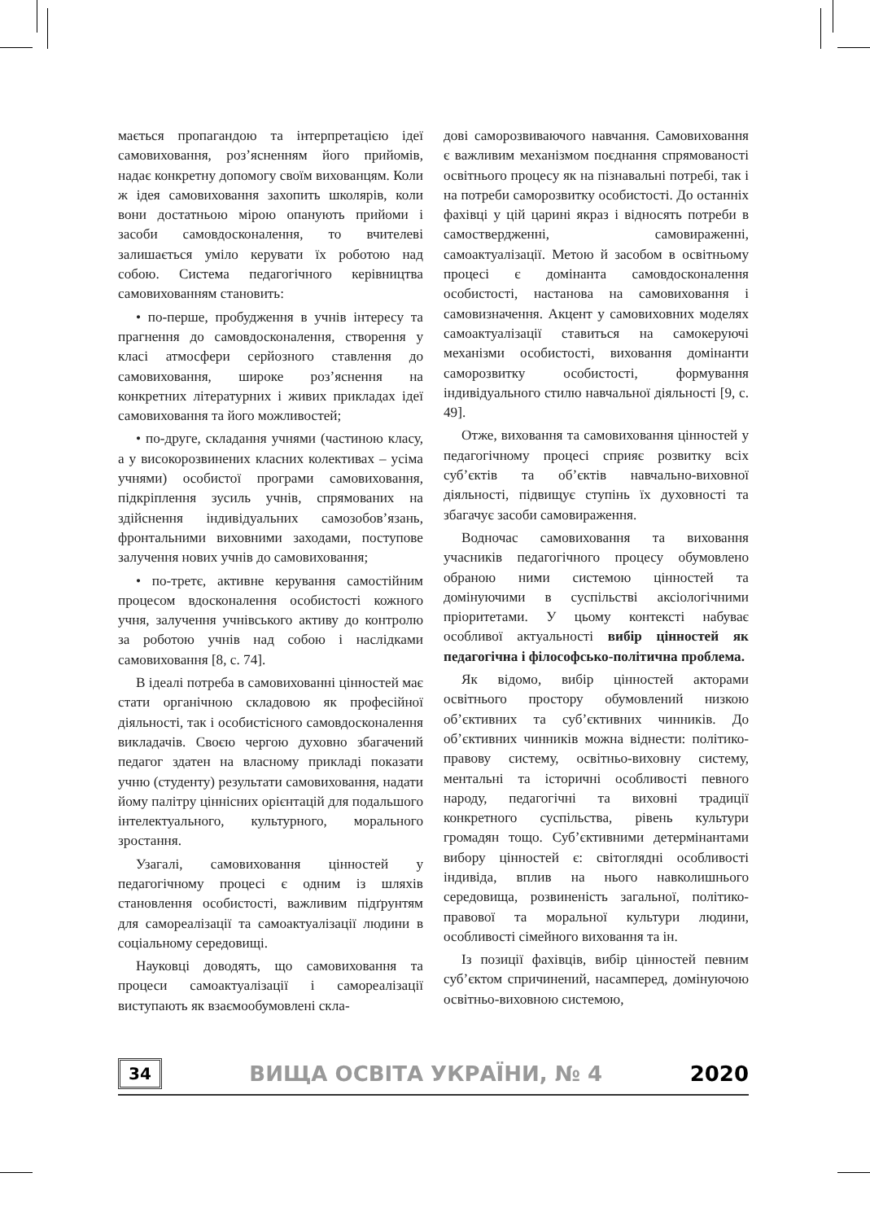мається пропагандою та інтерпретацією ідеї самовиховання, роз’ясненням його прийомів, надає конкретну допомогу своїм вихованцям. Коли ж ідея самовиховання захопить школярів, коли вони достатньою мірою опанують прийоми і засоби самовдосконалення, то вчителеві залишається уміло керувати їх роботою над собою. Система педагогічного керівництва самовихованням становить:
• по-перше, пробудження в учнів інтересу та прагнення до самовдосконалення, створення у класі атмосфери серйозного ставлення до самовиховання, широке роз’яснення на конкретних літературних і живих прикладах ідеї самовиховання та його можливостей;
• по-друге, складання учнями (частиною класу, а у високорозвинених класних колективах – усіма учнями) особистої програми самовиховання, підкріплення зусиль учнів, спрямованих на здійснення індивідуальних самозобов’язань, фронтальними виховними заходами, поступове залучення нових учнів до самовиховання;
• по-третє, активне керування самостійним процесом вдосконалення особистості кожного учня, залучення учнівського активу до контролю за роботою учнів над собою і наслідками самовиховання [8, с. 74].
В ідеалі потреба в самовихованні цінностей має стати органічною складовою як професійної діяльності, так і особистісного самовдосконалення викладачів. Своєю чергою духовно збагачений педагог здатен на власному прикладі показати учню (студенту) результати самовиховання, надати йому палітру ціннісних орієнтацій для подальшого інтелектуального, культурного, морального зростання.
Узагалі, самовиховання цінностей у педагогічному процесі є одним із шляхів становлення особистості, важливим підґрунтям для самореалізації та самоактуалізації людини в соціальному середовищі.
Науковці доводять, що самовиховання та процеси самоактуалізації і самореалізації виступають як взаємообумовлені скла-
дові саморозвиваючого навчання. Самовиховання є важливим механізмом поєднання спрямованості освітнього процесу як на пізнавальні потребі, так і на потреби саморозвитку особистості. До останніх фахівці у цій царині якраз і відносять потреби в самоствердженні, самовираженні, самоактуалізації. Метою й засобом в освітньому процесі є домінанта самовдосконалення особистості, настанова на самовиховання і самовизначення. Акцент у самовиховних моделях самоактуалізації ставиться на самокеруючі механізми особистості, виховання домінанти саморозвитку особистості, формування індивідуального стилю навчальної діяльності [9, с. 49].
Отже, виховання та самовиховання цінностей у педагогічному процесі сприяє розвитку всіх суб’єктів та об’єктів навчально-виховної діяльності, підвищує ступінь їх духовності та збагачує засоби самовираження.
Водночас самовиховання та виховання учасників педагогічного процесу обумовлено обраною ними системою цінностей та домінуючими в суспільстві аксіологічними пріоритетами. У цьому контексті набуває особливої актуальності вибір цінностей як педагогічна і філософсько-політична проблема.
Як відомо, вибір цінностей акторами освітнього простору обумовлений низкою об’єктивних та суб’єктивних чинників. До об’єктивних чинників можна віднести: політико-правову систему, освітньо-виховну систему, ментальні та історичні особливості певного народу, педагогічні та виховні традиції конкретного суспільства, рівень культури громадян тощо. Суб’єктивними детермінантами вибору цінностей є: світоглядні особливості індивіда, вплив на нього навколишнього середовища, розвиненість загальної, політико-правової та моральної культури людини, особливості сімейного виховання та ін.
Із позиції фахівців, вибір цінностей певним суб’єктом спричинений, насамперед, домінуючою освітньо-виховною системою,
34 ВИЩА ОСВІТА УКРАЇНИ, № 4 2020